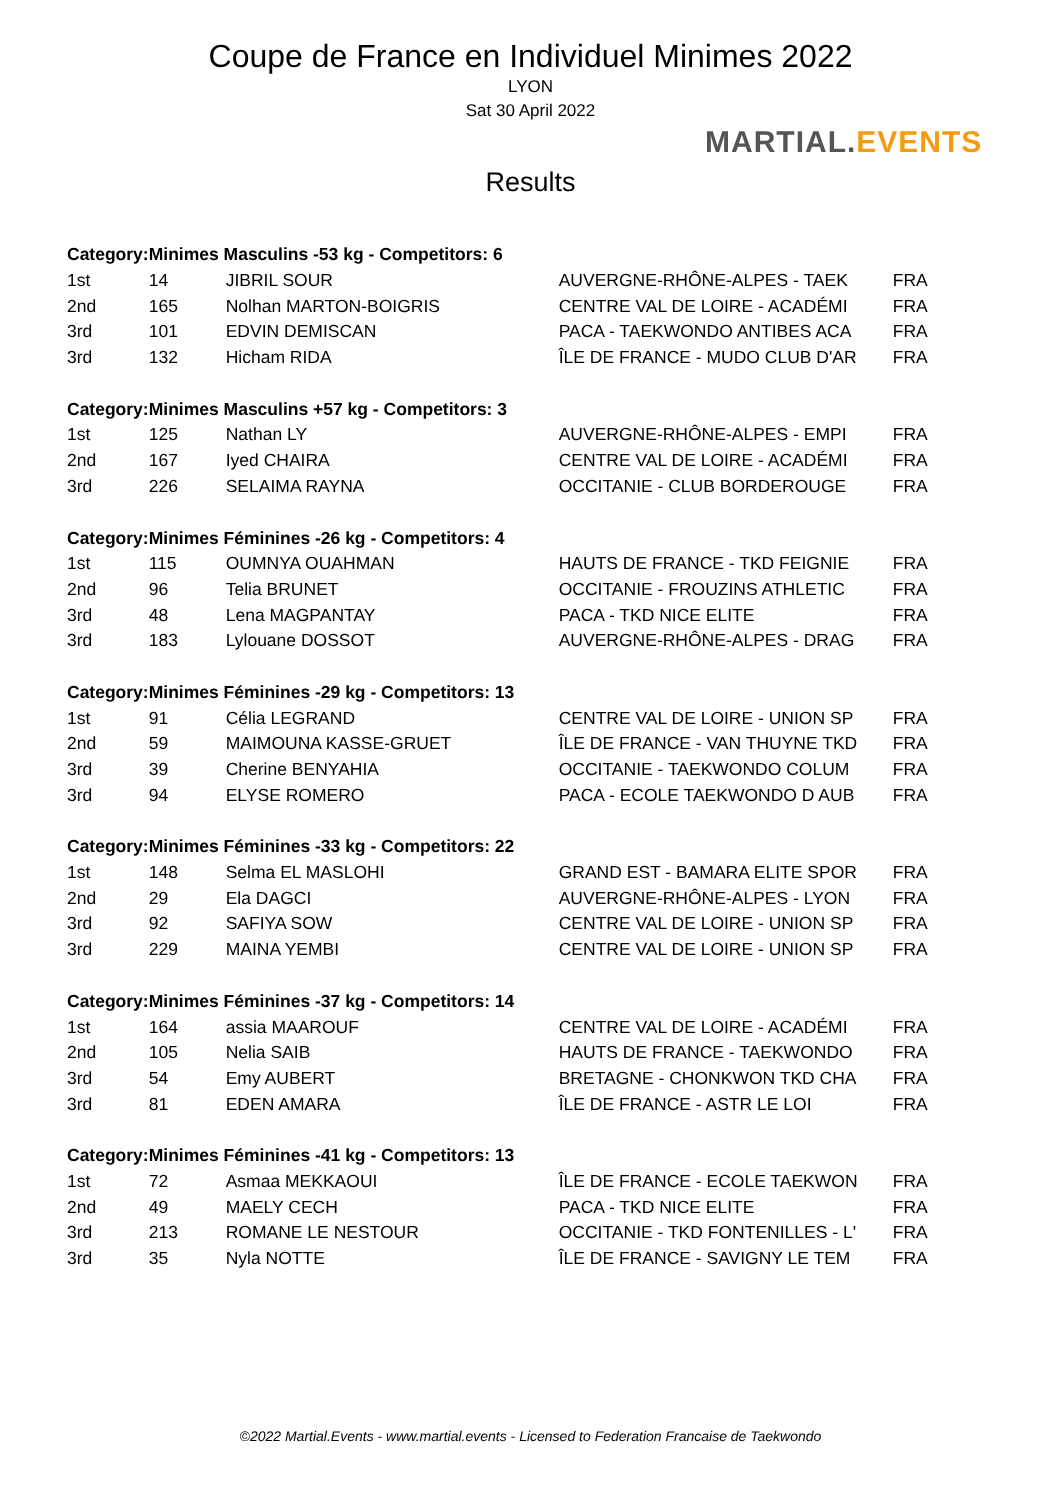Coupe de France en Individuel Minimes 2022
LYON
Sat 30 April 2022
Results
MARTIAL.EVENTS
| Category: | Minimes Masculins -53 kg - Competitors: 6 | | | |
| --- | --- | --- | --- | --- |
| 1st | 14 | JIBRIL SOUR | AUVERGNE-RHÔNE-ALPES - TAEK | FRA |
| 2nd | 165 | Nolhan MARTON-BOIGRIS | CENTRE VAL DE LOIRE - ACADÉMI | FRA |
| 3rd | 101 | EDVIN DEMISCAN | PACA - TAEKWONDO ANTIBES ACA | FRA |
| 3rd | 132 | Hicham RIDA | ÎLE DE FRANCE - MUDO CLUB D'AR | FRA |
| Category: | Minimes Masculins +57 kg - Competitors: 3 | | | |
| 1st | 125 | Nathan LY | AUVERGNE-RHÔNE-ALPES - EMPI | FRA |
| 2nd | 167 | Iyed CHAIRA | CENTRE VAL DE LOIRE - ACADÉMI | FRA |
| 3rd | 226 | SELAIMA RAYNA | OCCITANIE - CLUB BORDEROUGE | FRA |
| Category: | Minimes Féminines -26 kg - Competitors: 4 | | | |
| 1st | 115 | OUMNYA OUAHMAN | HAUTS DE FRANCE - TKD FEIGNIE | FRA |
| 2nd | 96 | Telia BRUNET | OCCITANIE - FROUZINS ATHLETIC | FRA |
| 3rd | 48 | Lena MAGPANTAY | PACA - TKD NICE ELITE | FRA |
| 3rd | 183 | Lylouane DOSSOT | AUVERGNE-RHÔNE-ALPES - DRAG | FRA |
| Category: | Minimes Féminines -29 kg - Competitors: 13 | | | |
| 1st | 91 | Célia LEGRAND | CENTRE VAL DE LOIRE - UNION SP | FRA |
| 2nd | 59 | MAIMOUNA KASSE-GRUET | ÎLE DE FRANCE - VAN THUYNE TKD | FRA |
| 3rd | 39 | Cherine BENYAHIA | OCCITANIE - TAEKWONDO COLUM | FRA |
| 3rd | 94 | ELYSE ROMERO | PACA - ECOLE TAEKWONDO D AUB | FRA |
| Category: | Minimes Féminines -33 kg - Competitors: 22 | | | |
| 1st | 148 | Selma EL MASLOHI | GRAND EST - BAMARA ELITE SPOR | FRA |
| 2nd | 29 | Ela DAGCI | AUVERGNE-RHÔNE-ALPES - LYON | FRA |
| 3rd | 92 | SAFIYA SOW | CENTRE VAL DE LOIRE - UNION SP | FRA |
| 3rd | 229 | MAINA YEMBI | CENTRE VAL DE LOIRE - UNION SP | FRA |
| Category: | Minimes Féminines -37 kg - Competitors: 14 | | | |
| 1st | 164 | assia MAAROUF | CENTRE VAL DE LOIRE - ACADÉMI | FRA |
| 2nd | 105 | Nelia SAIB | HAUTS DE FRANCE - TAEKWONDO | FRA |
| 3rd | 54 | Emy AUBERT | BRETAGNE - CHONKWON TKD CHA | FRA |
| 3rd | 81 | EDEN AMARA | ÎLE DE FRANCE - ASTR LE LOI | FRA |
| Category: | Minimes Féminines -41 kg - Competitors: 13 | | | |
| 1st | 72 | Asmaa MEKKAOUI | ÎLE DE FRANCE - ECOLE TAEKWON | FRA |
| 2nd | 49 | MAELY CECH | PACA - TKD NICE ELITE | FRA |
| 3rd | 213 | ROMANE LE NESTOUR | OCCITANIE - TKD FONTENILLES - L' | FRA |
| 3rd | 35 | Nyla NOTTE | ÎLE DE FRANCE - SAVIGNY LE TEM | FRA |
©2022 Martial.Events - www.martial.events - Licensed to Federation Francaise de Taekwondo